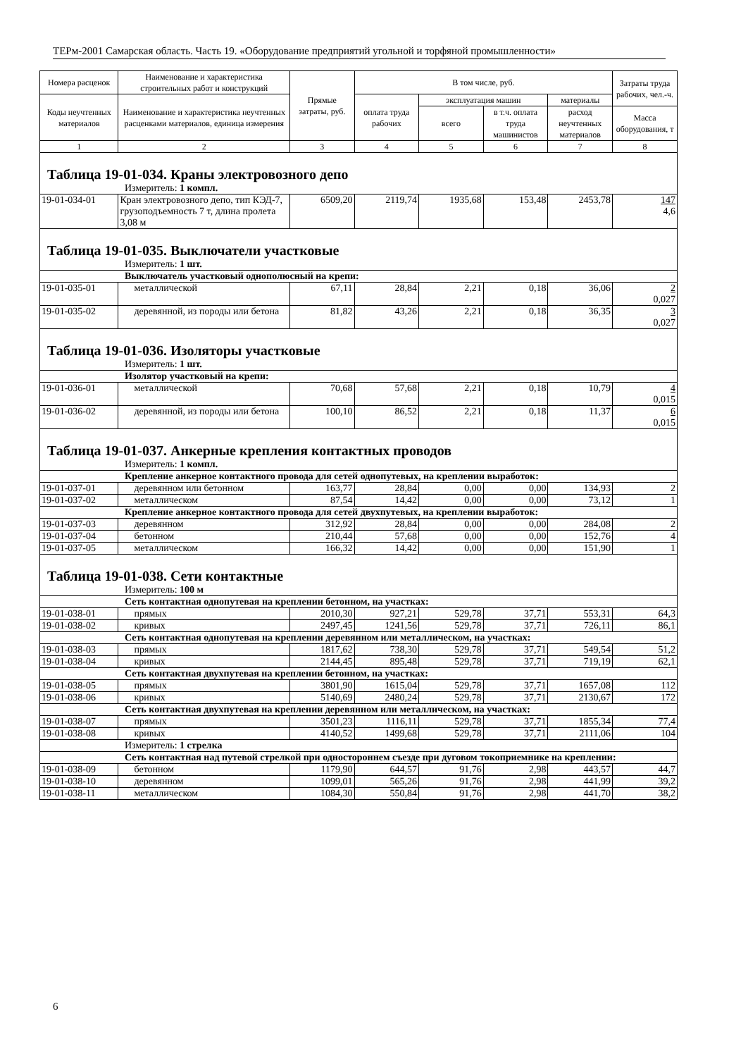ТЕРм-2001 Самарская область. Часть 19. «Оборудование предприятий угольной и торфяной промышленности»
| Номера расценок | Наименование и характеристика строительных работ и конструкций | Прямые затраты, руб. | В том числе, руб. | | | | Затраты труда рабочих, чел.-ч. |
| --- | --- | --- | --- | --- | --- | --- | --- |
| Коды неучтенных материалов | Наименование и характеристика неучтенных расценками материалов, единица измерения | | оплата труда рабочих | эксплуатация машин | | материалы | |
| | | | | всего | в т.ч. оплата труда машинистов | расход неучтенных материалов | Масса оборудования, т |
| 1 | 2 | 3 | 4 | 5 | 6 | 7 | 8 |
| Таблица 19-01-034. Краны электровозного депо | | | | | | | |
| Измеритель: 1 компл. | | | | | | | |
| 19-01-034-01 | Кран электровозного депо, тип КЭД-7, грузоподъемность 7 т, длина пролета 3,08 м | 6509,20 | 2119,74 | 1935,68 | 153,48 | 2453,78 | 147 4,6 |
| Таблица 19-01-035. Выключатели участковые | | | | | | | |
| Измеритель: 1 шт. | | | | | | | |
| Выключатель участковый однополюсный на крепи: | | | | | | | |
| 19-01-035-01 | металлической | 67,11 | 28,84 | 2,21 | 0,18 | 36,06 | 2 0,027 |
| 19-01-035-02 | деревянной, из породы или бетона | 81,82 | 43,26 | 2,21 | 0,18 | 36,35 | 3 0,027 |
| Таблица 19-01-036. Изоляторы участковые | | | | | | | |
| Измеритель: 1 шт. | | | | | | | |
| Изолятор участковый на крепи: | | | | | | | |
| 19-01-036-01 | металлической | 70,68 | 57,68 | 2,21 | 0,18 | 10,79 | 4 0,015 |
| 19-01-036-02 | деревянной, из породы или бетона | 100,10 | 86,52 | 2,21 | 0,18 | 11,37 | 6 0,015 |
| Таблица 19-01-037. Анкерные крепления контактных проводов | | | | | | | |
| Измеритель: 1 компл. | | | | | | | |
| Крепление анкерное контактного провода для сетей однопутевых, на креплении выработок: | | | | | | | |
| 19-01-037-01 | деревянном или бетонном | 163,77 | 28,84 | 0,00 | 0,00 | 134,93 | 2 |
| 19-01-037-02 | металлическом | 87,54 | 14,42 | 0,00 | 0,00 | 73,12 | 1 |
| Крепление анкерное контактного провода для сетей двухпутевых, на креплении выработок: | | | | | | | |
| 19-01-037-03 | деревянном | 312,92 | 28,84 | 0,00 | 0,00 | 284,08 | 2 |
| 19-01-037-04 | бетонном | 210,44 | 57,68 | 0,00 | 0,00 | 152,76 | 4 |
| 19-01-037-05 | металлическом | 166,32 | 14,42 | 0,00 | 0,00 | 151,90 | 1 |
| Таблица 19-01-038. Сети контактные | | | | | | | |
| Измеритель: 100 м | | | | | | | |
| Сеть контактная однопутевая на креплении бетонном, на участках: | | | | | | | |
| 19-01-038-01 | прямых | 2010,30 | 927,21 | 529,78 | 37,71 | 553,31 | 64,3 |
| 19-01-038-02 | кривых | 2497,45 | 1241,56 | 529,78 | 37,71 | 726,11 | 86,1 |
| Сеть контактная однопутевая на креплении деревянном или металлическом, на участках: | | | | | | | |
| 19-01-038-03 | прямых | 1817,62 | 738,30 | 529,78 | 37,71 | 549,54 | 51,2 |
| 19-01-038-04 | кривых | 2144,45 | 895,48 | 529,78 | 37,71 | 719,19 | 62,1 |
| Сеть контактная двухпутевая на креплении бетонном, на участках: | | | | | | | |
| 19-01-038-05 | прямых | 3801,90 | 1615,04 | 529,78 | 37,71 | 1657,08 | 112 |
| 19-01-038-06 | кривых | 5140,69 | 2480,24 | 529,78 | 37,71 | 2130,67 | 172 |
| Сеть контактная двухпутевая на креплении деревянном или металлическом, на участках: | | | | | | | |
| 19-01-038-07 | прямых | 3501,23 | 1116,11 | 529,78 | 37,71 | 1855,34 | 77,4 |
| 19-01-038-08 | кривых | 4140,52 | 1499,68 | 529,78 | 37,71 | 2111,06 | 104 |
| Измеритель: 1 стрелка | | | | | | | |
| Сеть контактная над путевой стрелкой при одностороннем съезде при дуговом токоприемнике на креплении: | | | | | | | |
| 19-01-038-09 | бетонном | 1179,90 | 644,57 | 91,76 | 2,98 | 443,57 | 44,7 |
| 19-01-038-10 | деревянном | 1099,01 | 565,26 | 91,76 | 2,98 | 441,99 | 39,2 |
| 19-01-038-11 | металлическом | 1084,30 | 550,84 | 91,76 | 2,98 | 441,70 | 38,2 |
6